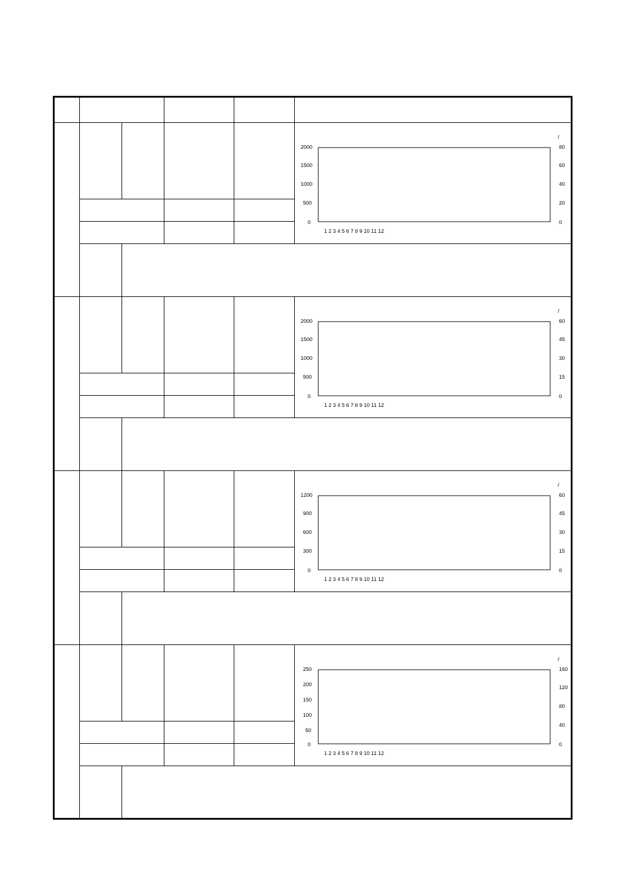| | | | | | 2000 1500 1000 500 0 80 60 40 20 0 / 1 2 3 4 5 6 7 8 9 10 11 12 |
| | | | | | 2000 1500 1000 500 0 60 45 30 15 0 / 1 2 3 4 5 6 7 8 9 10 11 12 |
| | | | | | 1200 900 600 300 0 60 45 30 15 0 / 1 2 3 4 5 6 7 8 9 10 11 12 |
| | | | | | 250 200 150 100 50 0 160 120 80 40 0 / 1 2 3 4 5 6 7 8 9 10 11 12 |